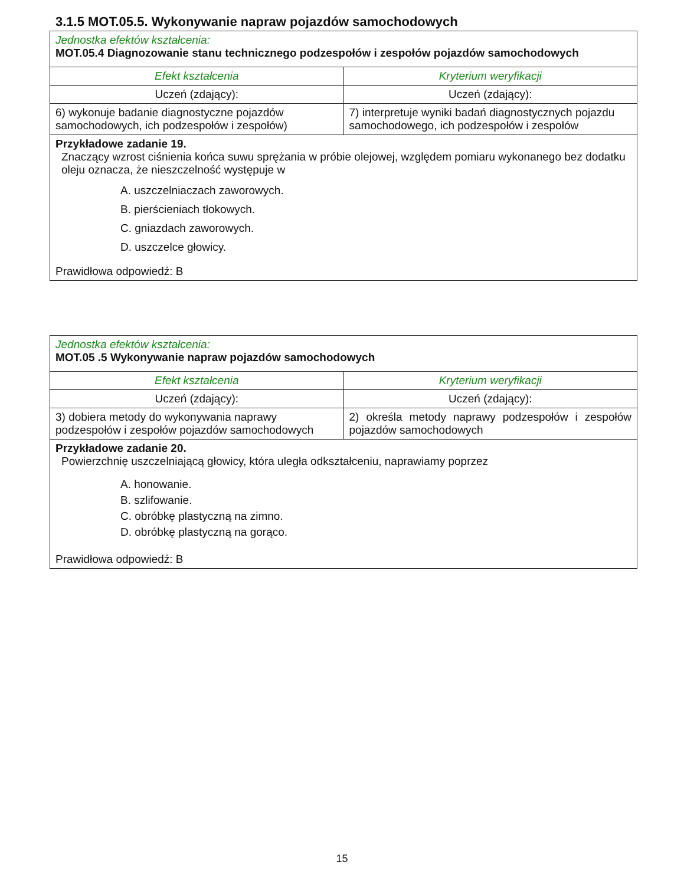3.1.5 MOT.05.5. Wykonywanie napraw pojazdów samochodowych
| Jednostka efektów kształcenia: MOT.05.4 Diagnozowanie stanu technicznego podzespołów i zespołów pojazdów samochodowych | |
| Efekt kształcenia | Kryterium weryfikacji |
| Uczeń (zdający): | Uczeń (zdający): |
| 6) wykonuje badanie diagnostyczne pojazdów samochodowych, ich podzespołów i zespołów) | 7) interpretuje wyniki badań diagnostycznych pojazdu samochodowego, ich podzespołów i zespołów |
| Przykładowe zadanie 19. Znaczący wzrost ciśnienia końca suwu sprężania w próbie olejowej, względem pomiaru wykonanego bez dodatku oleju oznacza, że nieszczelność występuje w A. uszczelniaczach zaworowych. B. pierścieniach tłokowych. C. gniazdach zaworowych. D. uszczelce głowicy. Prawidłowa odpowiedź: B | |
| Jednostka efektów kształcenia: MOT.05 .5 Wykonywanie napraw pojazdów samochodowych | |
| Efekt kształcenia | Kryterium weryfikacji |
| Uczeń (zdający): | Uczeń (zdający): |
| 3) dobiera metody do wykonywania naprawy podzespołów i zespołów pojazdów samochodowych | 2) określa metody naprawy podzespołów i zespołów pojazdów samochodowych |
| Przykładowe zadanie 20. Powierzchnię uszczelniającą głowicy, która uległa odkształceniu, naprawiamy poprzez A. honowanie. B. szlifowanie. C. obróbkę plastyczną na zimno. D. obróbkę plastyczną na gorąco. Prawidłowa odpowiedź: B | |
15